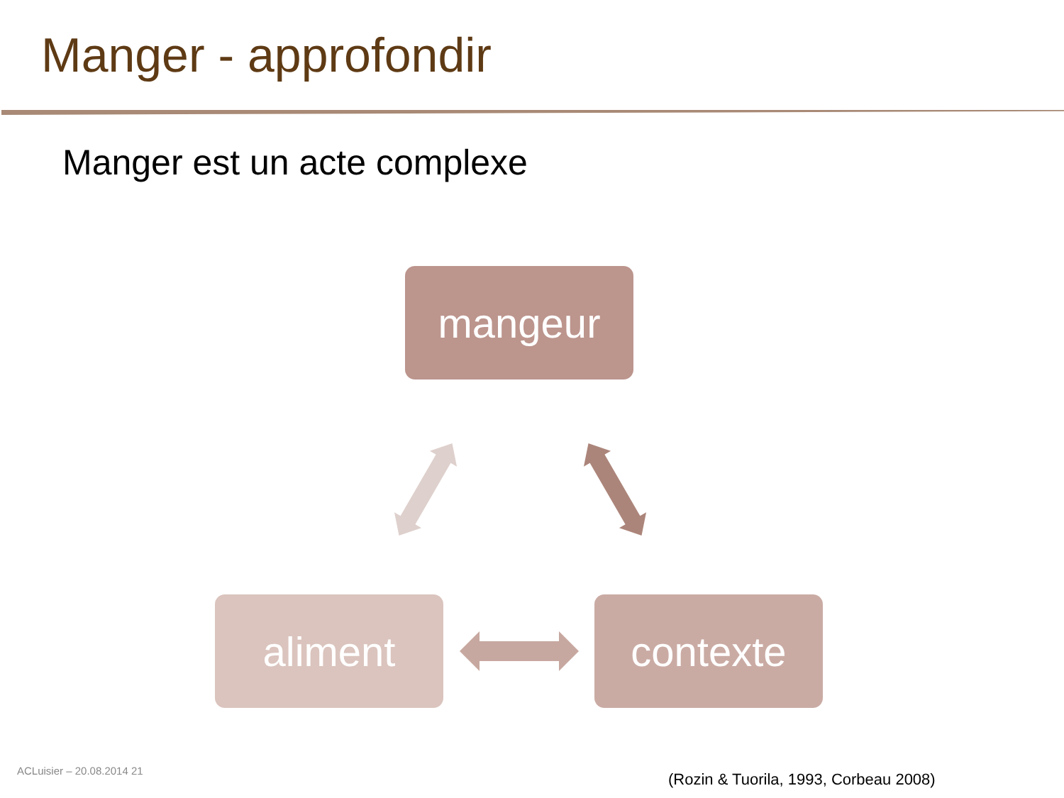Manger - approfondir
Manger est un acte complexe
mangeur
aliment contexte
ACLuisier – 20.08.2014 21
(Rozin & Tuorila, 1993, Corbeau 2008)